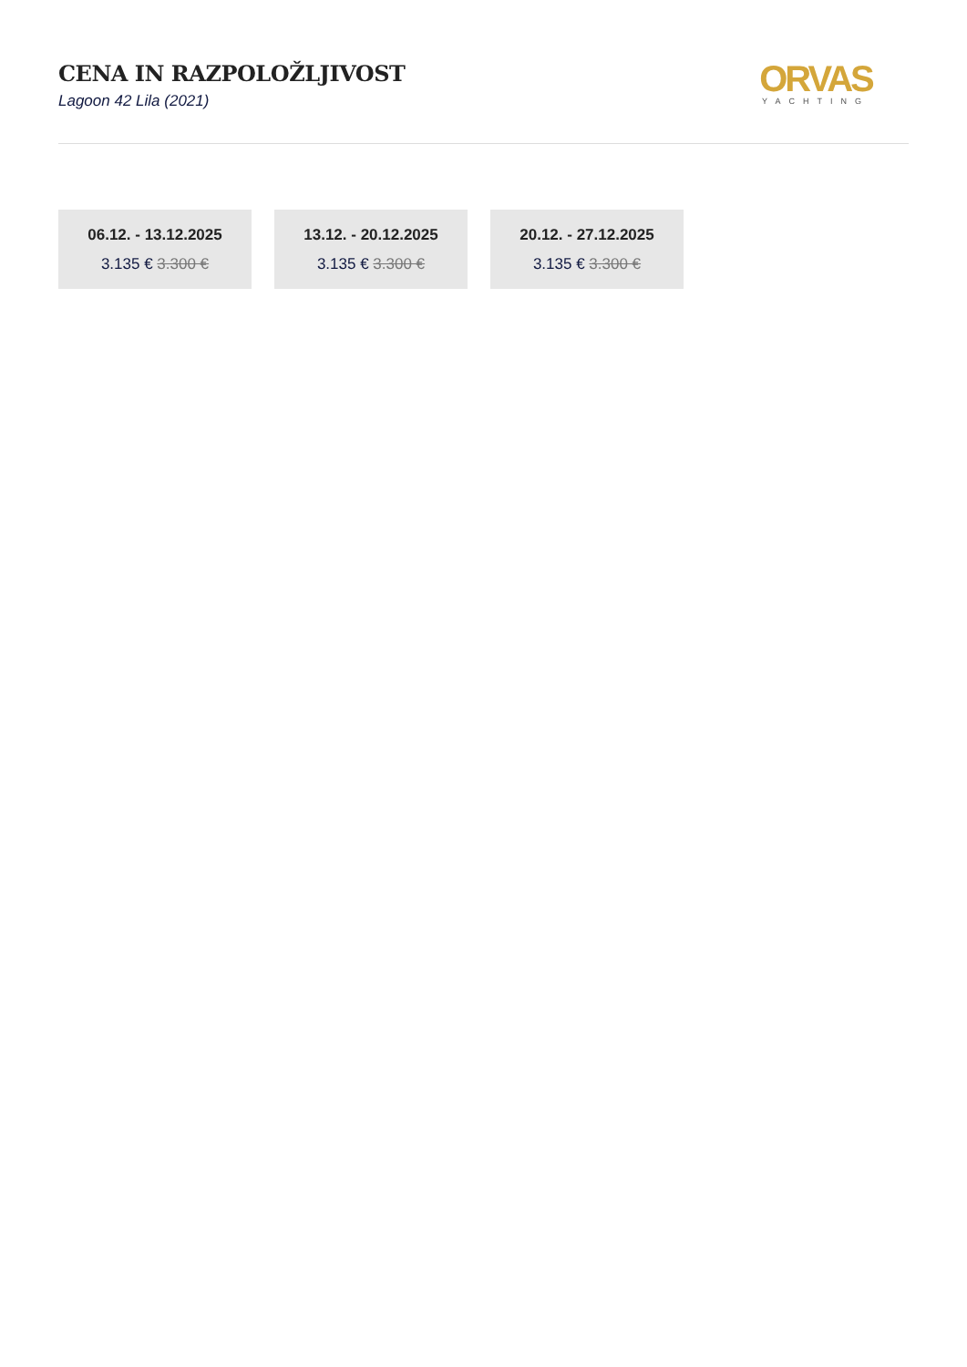CENA IN RAZPOLOŽLJIVOST
Lagoon 42 Lila (2021)
ORVAS
YACHTING
06.12. - 13.12.2025
3.135 € 3.300 €
13.12. - 20.12.2025
3.135 € 3.300 €
20.12. - 27.12.2025
3.135 € 3.300 €